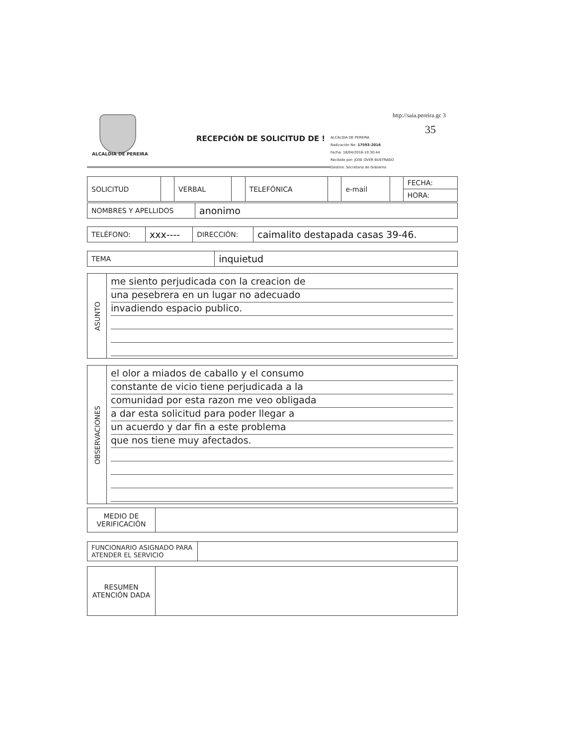ALCALDIA DE PEREIRA
RECEPCIÓN DE SOLICITUD DE !
http://saia.pereira.gc 3
35
ALCALDIA DE PEREIRA
Radicación No: 17593-2016
Fecha: 18/04/2016-10:30:44
Recibido por: JOSE OVER BUSTRAGO
Destino: Secretaria de Gobierno
| SOLICITUD | | VERBAL | | TELEFÓNICA | | e-mail | | FECHA: |
| | | | | | | | | HORA: |
| NOMBRES Y APELLIDOS | anonimo |
| TELÉFONO: | xxx---- | DIRECCIÓN: | caimalito destapada casas 39-46. |
| TEMA | inquietud |
| ASUNTO | me siento perjudicada con la creacion de una pesebrera en un lugar no adecuado invadiendo espacio publico. |
| OBSERVACIONES | el olor a miados de caballo y el consumo constante de vicio tiene perjudicada a la comunidad por esta razon me veo obligada a dar esta solicitud para poder llegar a un acuerdo y dar fin a este problema que nos tiene muy afectados. |
| MEDIO DE VERIFICACIÓN | |
| FUNCIONARIO ASIGNADO PARA ATENDER EL SERVICIO | |
| RESUMEN ATENCIÓN DADA | |